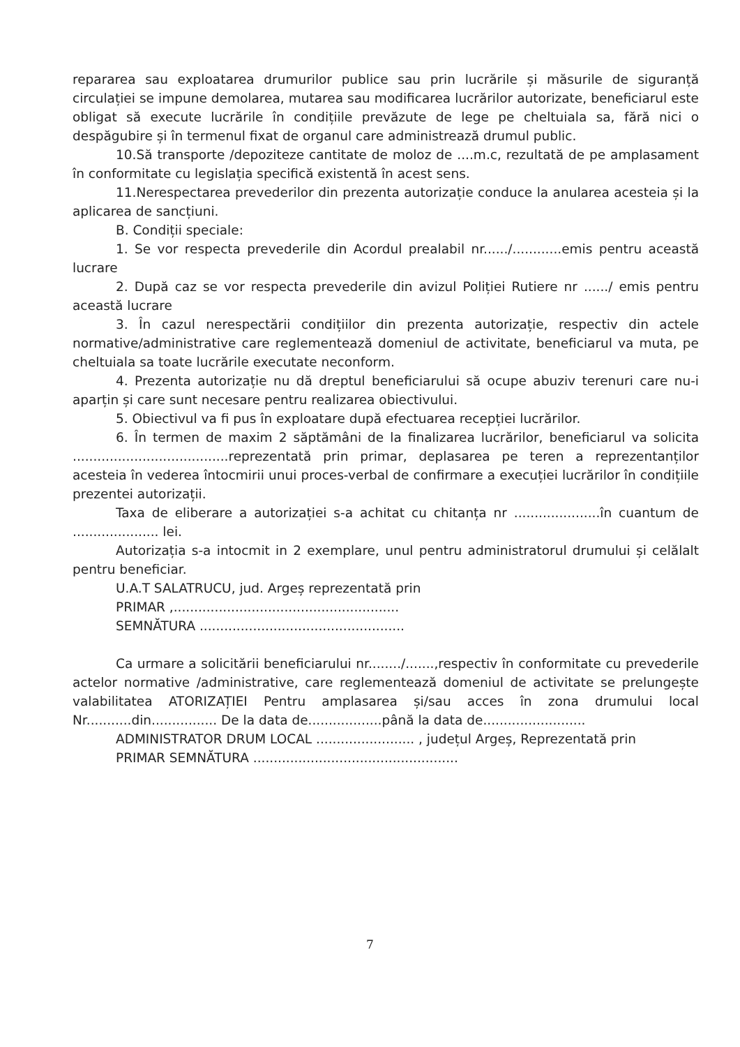repararea sau exploatarea drumurilor publice sau prin lucrările și măsurile de siguranță circulației se impune demolarea, mutarea sau modificarea lucrărilor autorizate, beneficiarul este obligat să execute lucrările în condițiile prevăzute de lege pe cheltuiala sa, fără nici o despăgubire și în termenul fixat de organul care administrează drumul public.
10.Să transporte /depoziteze cantitate de moloz de ....m.c, rezultată de pe amplasament în conformitate cu legislația specifică existentă în acest sens.
11.Nerespectarea prevederilor din prezenta autorizație conduce la anularea acesteia și la aplicarea de sancțiuni.
B. Condiții speciale:
1. Se vor respecta prevederile din Acordul prealabil nr....../............emis pentru această lucrare
2. După caz se vor respecta prevederile din avizul Poliției Rutiere nr ....../ emis pentru această lucrare
3. În cazul nerespectării condițiilor din prezenta autorizație, respectiv din actele normative/administrative care reglementează domeniul de activitate, beneficiarul va muta, pe cheltuiala sa toate lucrările executate neconform.
4. Prezenta autorizație nu dă dreptul beneficiarului să ocupe abuziv terenuri care nu-i aparțin și care sunt necesare pentru realizarea obiectivului.
5. Obiectivul va fi pus în exploatare după efectuarea recepției lucrărilor.
6. În termen de maxim 2 săptămâni de la finalizarea lucrărilor, beneficiarul va solicita ......................................reprezentată prin primar, deplasarea pe teren a reprezentanților acesteia în vederea întocmirii unui proces-verbal de confirmare a execuției lucrărilor în condițiile prezentei autorizații.
Taxa de eliberare a autorizației s-a achitat cu chitanța nr .....................în cuantum de ..................... lei.
Autorizația s-a intocmit in 2 exemplare, unul pentru administratorul drumului și celălalt pentru beneficiar.
U.A.T SALATRUCU, jud. Argeș reprezentată prin
PRIMAR ,.......................................................
SEMNĂTURA ..................................................
Ca urmare a solicitării beneficiarului nr......../.......,respectiv în conformitate cu prevederile actelor normative /administrative, care reglementează domeniul de activitate se prelungește valabilitatea ATORIZAȚIEI Pentru amplasarea și/sau acces în zona drumului local Nr...........din................ De la data de..................până la data de.........................
ADMINISTRATOR DRUM LOCAL ........................ , județul Argeș, Reprezentată prin
PRIMAR SEMNĂTURA ..................................................
7